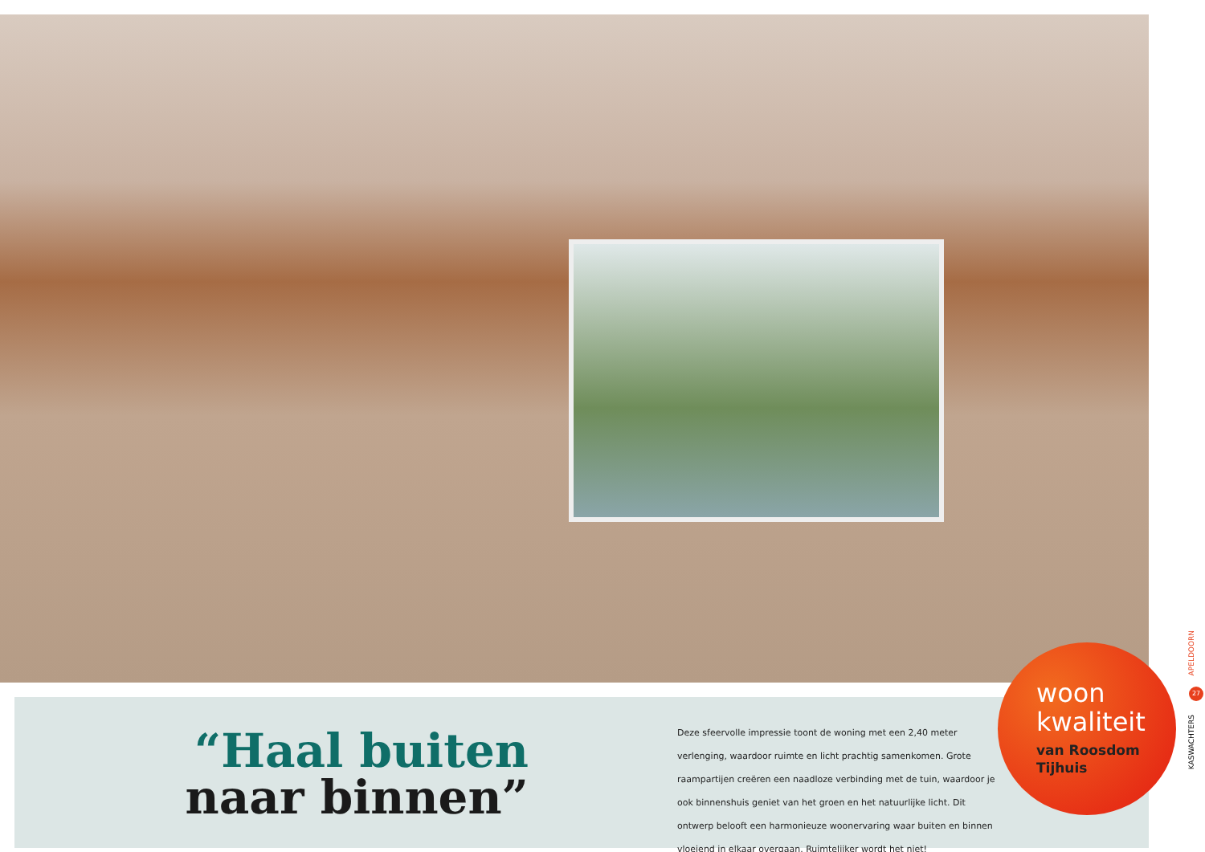“Haal buiten
naar binnen”
Deze sfeervolle impressie toont de woning met een 2,40 meter verlenging, waardoor ruimte en licht prachtig samenkomen. Grote raampartijen creëren een naadloze verbinding met de tuin, waardoor je ook binnenshuis geniet van het groen en het natuurlijke licht. Dit ontwerp belooft een harmonieuze woonervaring waar buiten en binnen vloeiend in elkaar overgaan. Ruimtelijker wordt het niet!
woon
kwaliteit
van Roosdom
Tijhuis
APELDOORN
27
KASWACHTERS